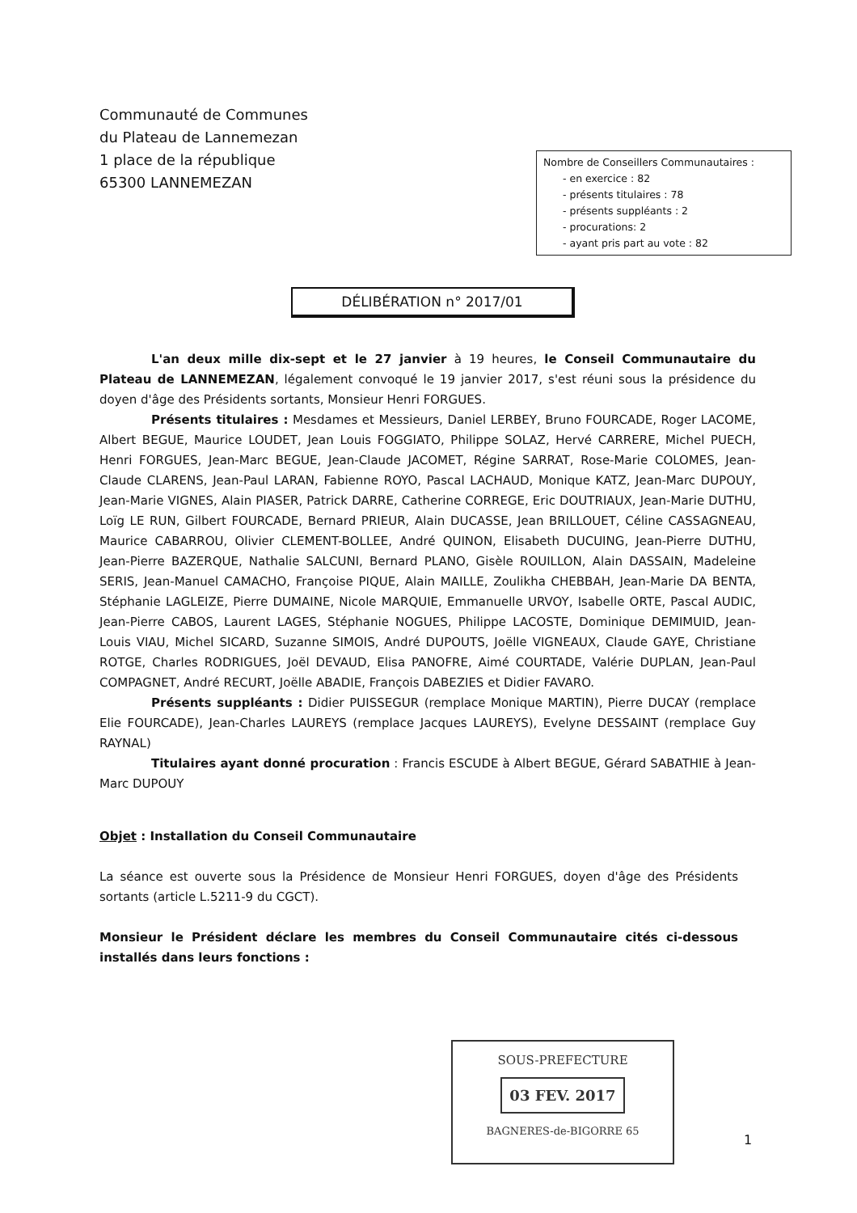Communauté de Communes
du Plateau de Lannemezan
1 place de la république
65300 LANNEMEZAN
Nombre de Conseillers Communautaires :
- en exercice : 82
- présents titulaires : 78
- présents suppléants : 2
- procurations: 2
- ayant pris part au vote : 82
DÉLIBÉRATION n° 2017/01
L'an deux mille dix-sept et le 27 janvier à 19 heures, le Conseil Communautaire du Plateau de LANNEMEZAN, légalement convoqué le 19 janvier 2017, s'est réuni sous la présidence du doyen d'âge des Présidents sortants, Monsieur Henri FORGUES.
Présents titulaires : Mesdames et Messieurs, Daniel LERBEY, Bruno FOURCADE, Roger LACOME, Albert BEGUE, Maurice LOUDET, Jean Louis FOGGIATO, Philippe SOLAZ, Hervé CARRERE, Michel PUECH, Henri FORGUES, Jean-Marc BEGUE, Jean-Claude JACOMET, Régine SARRAT, Rose-Marie COLOMES, Jean-Claude CLARENS, Jean-Paul LARAN, Fabienne ROYO, Pascal LACHAUD, Monique KATZ, Jean-Marc DUPOUY, Jean-Marie VIGNES, Alain PIASER, Patrick DARRE, Catherine CORREGE, Eric DOUTRIAUX, Jean-Marie DUTHU, Loïg LE RUN, Gilbert FOURCADE, Bernard PRIEUR, Alain DUCASSE, Jean BRILLOUET, Céline CASSAGNEAU, Maurice CABARROU, Olivier CLEMENT-BOLLEE, André QUINON, Elisabeth DUCUING, Jean-Pierre DUTHU, Jean-Pierre BAZERQUE, Nathalie SALCUNI, Bernard PLANO, Gisèle ROUILLON, Alain DASSAIN, Madeleine SERIS, Jean-Manuel CAMACHO, Françoise PIQUE, Alain MAILLE, Zoulikha CHEBBAH, Jean-Marie DA BENTA, Stéphanie LAGLEIZE, Pierre DUMAINE, Nicole MARQUIE, Emmanuelle URVOY, Isabelle ORTE, Pascal AUDIC, Jean-Pierre CABOS, Laurent LAGES, Stéphanie NOGUES, Philippe LACOSTE, Dominique DEMIMUID, Jean-Louis VIAU, Michel SICARD, Suzanne SIMOIS, André DUPOUTS, Joëlle VIGNEAUX, Claude GAYE, Christiane ROTGE, Charles RODRIGUES, Joël DEVAUD, Elisa PANOFRE, Aimé COURTADE, Valérie DUPLAN, Jean-Paul COMPAGNET, André RECURT, Joëlle ABADIE, François DABEZIES et Didier FAVARO.
Présents suppléants : Didier PUISSEGUR (remplace Monique MARTIN), Pierre DUCAY (remplace Elie FOURCADE), Jean-Charles LAUREYS (remplace Jacques LAUREYS), Evelyne DESSAINT (remplace Guy RAYNAL)
Titulaires ayant donné procuration : Francis ESCUDE à Albert BEGUE, Gérard SABATHIE à Jean-Marc DUPOUY
Objet : Installation du Conseil Communautaire
La séance est ouverte sous la Présidence de Monsieur Henri FORGUES, doyen d'âge des Présidents sortants (article L.5211-9 du CGCT).
Monsieur le Président déclare les membres du Conseil Communautaire cités ci-dessous installés dans leurs fonctions :
SOUS-PREFECTURE
03 FEV. 2017
BAGNERES-de-BIGORRE 65
1